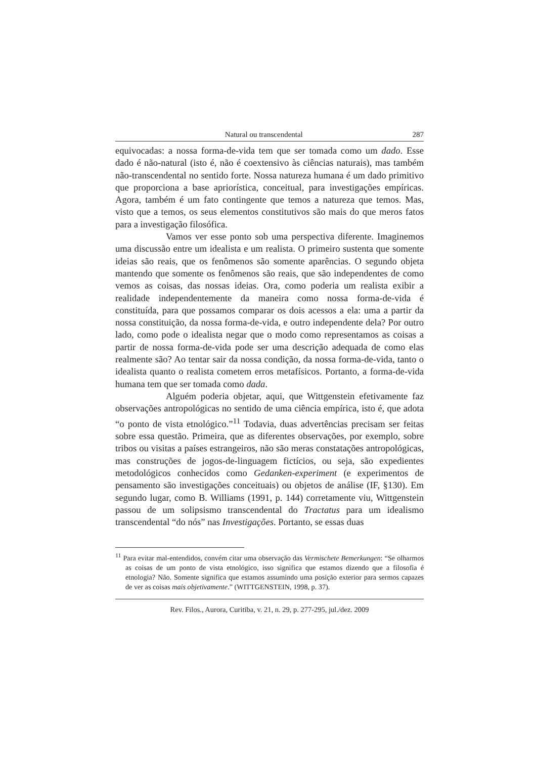Natural ou transcendental 287
equivocadas: a nossa forma-de-vida tem que ser tomada como um dado. Esse dado é não-natural (isto é, não é coextensivo às ciências naturais), mas também não-transcendental no sentido forte. Nossa natureza humana é um dado primitivo que proporciona a base apriorística, conceitual, para investigações empíricas. Agora, também é um fato contingente que temos a natureza que temos. Mas, visto que a temos, os seus elementos constitutivos são mais do que meros fatos para a investigação filosófica.
Vamos ver esse ponto sob uma perspectiva diferente. Imaginemos uma discussão entre um idealista e um realista. O primeiro sustenta que somente ideias são reais, que os fenômenos são somente aparências. O segundo objeta mantendo que somente os fenômenos são reais, que são independentes de como vemos as coisas, das nossas ideias. Ora, como poderia um realista exibir a realidade independentemente da maneira como nossa forma-de-vida é constituída, para que possamos comparar os dois acessos a ela: uma a partir da nossa constituição, da nossa forma-de-vida, e outro independente dela? Por outro lado, como pode o idealista negar que o modo como representamos as coisas a partir de nossa forma-de-vida pode ser uma descrição adequada de como elas realmente são? Ao tentar sair da nossa condição, da nossa forma-de-vida, tanto o idealista quanto o realista cometem erros metafísicos. Portanto, a forma-de-vida humana tem que ser tomada como dada.
Alguém poderia objetar, aqui, que Wittgenstein efetivamente faz observações antropológicas no sentido de uma ciência empírica, isto é, que adota “o ponto de vista etnológico.”<sup>11</sup> Todavia, duas advertências precisam ser feitas sobre essa questão. Primeira, que as diferentes observações, por exemplo, sobre tribos ou visitas a países estrangeiros, não são meras constatações antropológicas, mas construções de jogos-de-linguagem fictícios, ou seja, são expedientes metodológicos conhecidos como Gedanken-experiment (e experimentos de pensamento são investigações conceituais) ou objetos de análise (IF, §130). Em segundo lugar, como B. Williams (1991, p. 144) corretamente viu, Wittgenstein passou de um solipsismo transcendental do Tractatus para um idealismo transcendental “do nós” nas Investigações. Portanto, se essas duas
<sup>11</sup> Para evitar mal-entendidos, convém citar uma observação das Vermischete Bemerkungen: “Se olharmos as coisas de um ponto de vista etnológico, isso significa que estamos dizendo que a filosofia é etnologia? Não. Somente significa que estamos assumindo uma posição exterior para sermos capazes de ver as coisas mais objetivamente.” (WITTGENSTEIN, 1998, p. 37).
Rev. Filos., Aurora, Curitiba, v. 21, n. 29, p. 277-295, jul./dez. 2009